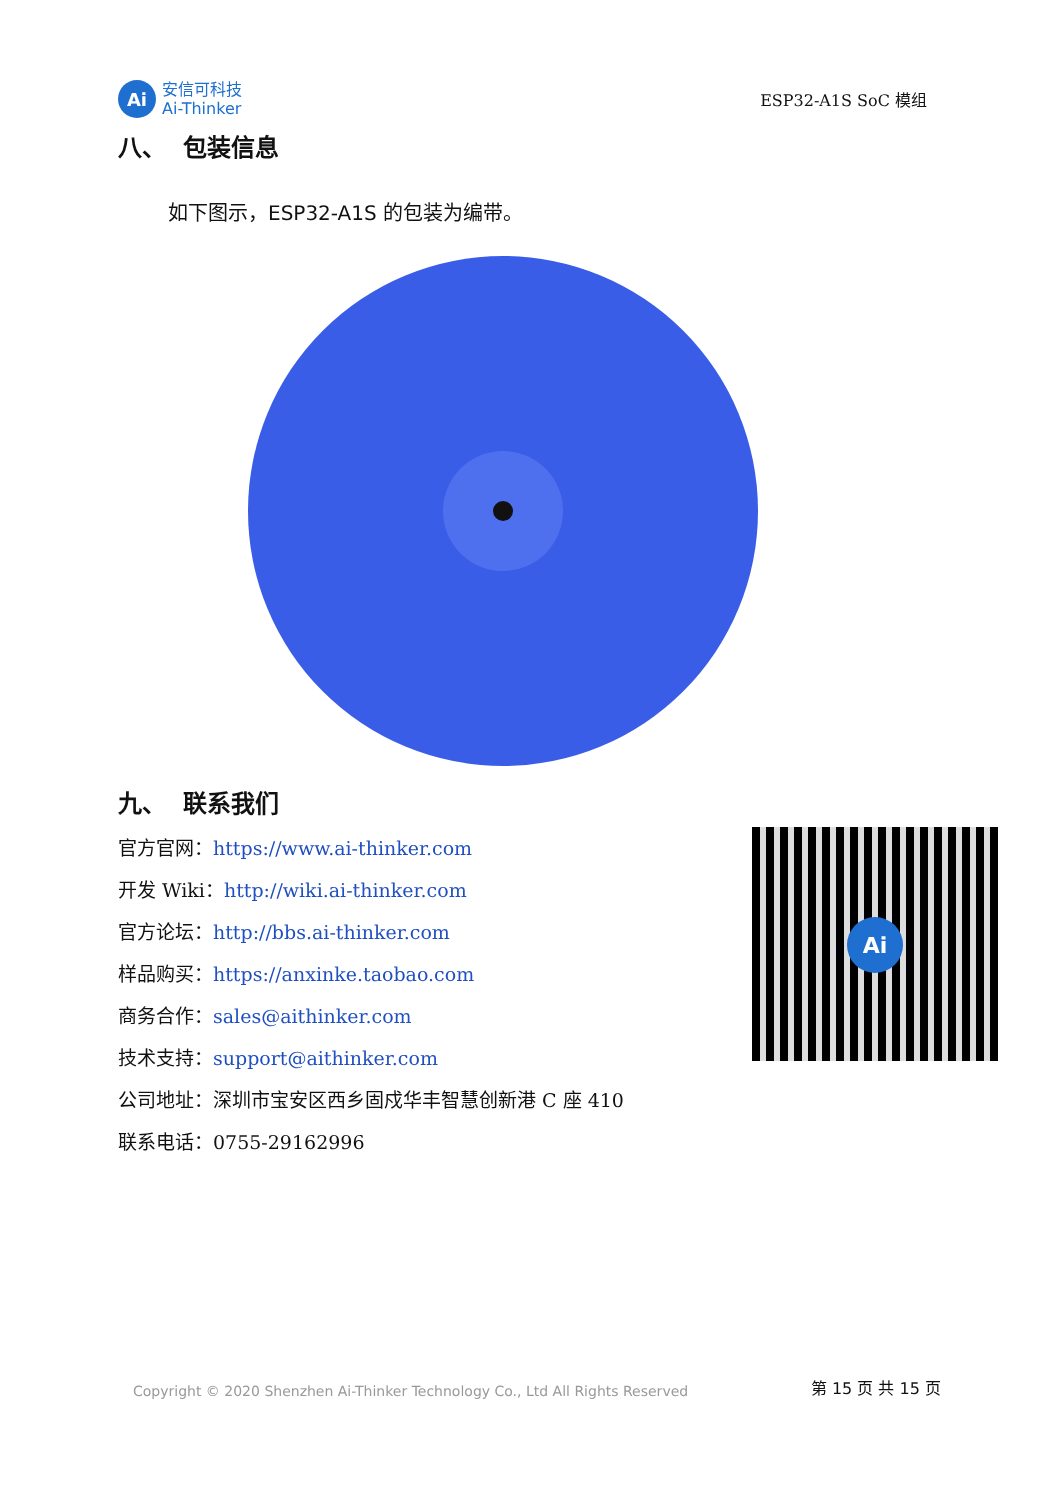Ai
安信可科技
Ai-Thinker
ESP32-A1S SoC 模组
八、 包装信息
如下图示，ESP32-A1S 的包装为编带。
九、 联系我们
Ai
官方官网：https://www.ai-thinker.com
开发 Wiki：http://wiki.ai-thinker.com
官方论坛：http://bbs.ai-thinker.com
样品购买：https://anxinke.taobao.com
商务合作：sales@aithinker.com
技术支持：support@aithinker.com
公司地址：深圳市宝安区西乡固戍华丰智慧创新港 C 座 410
联系电话：0755-29162996
Copyright © 2020 Shenzhen Ai-Thinker Technology Co., Ltd All Rights Reserved 第 15 页 共 15 页